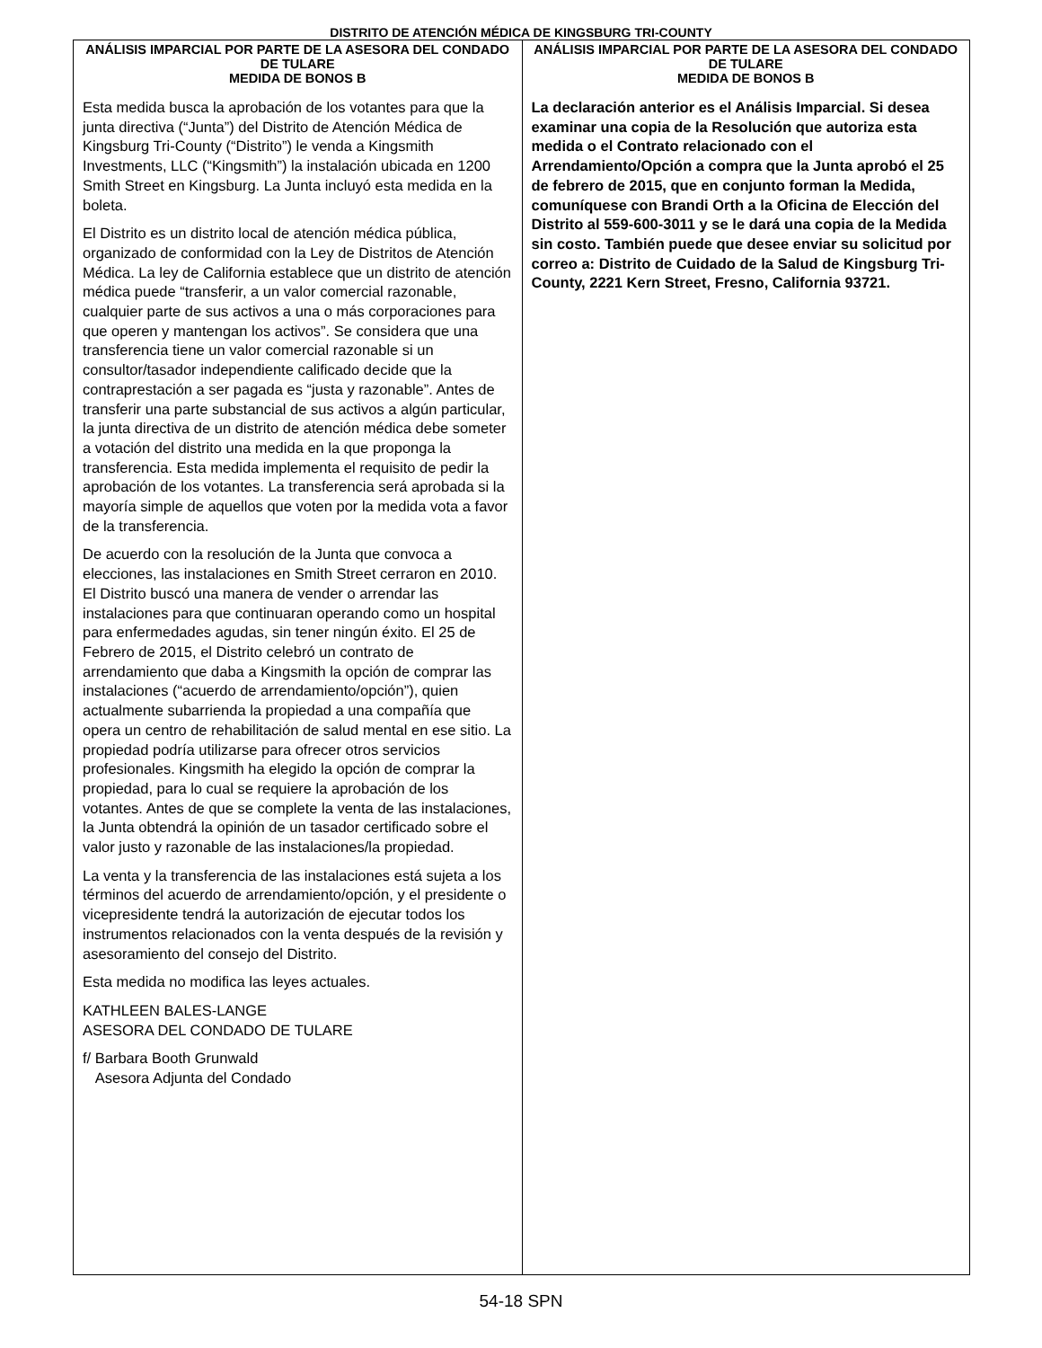DISTRITO DE ATENCIÓN MÉDICA DE KINGSBURG TRI-COUNTY
ANÁLISIS IMPARCIAL POR PARTE DE LA ASESORA DEL CONDADO DE TULARE
MEDIDA DE BONOS B
Esta medida busca la aprobación de los votantes para que la junta directiva (“Junta”) del Distrito de Atención Médica de Kingsburg Tri-County (“Distrito”) le venda a Kingsmith Investments, LLC (“Kingsmith”) la instalación ubicada en 1200 Smith Street en Kingsburg. La Junta incluyó esta medida en la boleta.
El Distrito es un distrito local de atención médica pública, organizado de conformidad con la Ley de Distritos de Atención Médica. La ley de California establece que un distrito de atención médica puede “transferir, a un valor comercial razonable, cualquier parte de sus activos a una o más corporaciones para que operen y mantengan los activos”. Se considera que una transferencia tiene un valor comercial razonable si un consultor/tasador independiente calificado decide que la contraprestación a ser pagada es “justa y razonable”. Antes de transferir una parte substancial de sus activos a algún particular, la junta directiva de un distrito de atención médica debe someter a votación del distrito una medida en la que proponga la transferencia. Esta medida implementa el requisito de pedir la aprobación de los votantes. La transferencia será aprobada si la mayoría simple de aquellos que voten por la medida vota a favor de la transferencia.
De acuerdo con la resolución de la Junta que convoca a elecciones, las instalaciones en Smith Street cerraron en 2010. El Distrito buscó una manera de vender o arrendar las instalaciones para que continuaran operando como un hospital para enfermedades agudas, sin tener ningún éxito. El 25 de Febrero de 2015, el Distrito celebró un contrato de arrendamiento que daba a Kingsmith la opción de comprar las instalaciones (“acuerdo de arrendamiento/opción”), quien actualmente subarrienda la propiedad a una compañía que opera un centro de rehabilitación de salud mental en ese sitio. La propiedad podría utilizarse para ofrecer otros servicios profesionales. Kingsmith ha elegido la opción de comprar la propiedad, para lo cual se requiere la aprobación de los votantes. Antes de que se complete la venta de las instalaciones, la Junta obtendrá la opinión de un tasador certificado sobre el valor justo y razonable de las instalaciones/la propiedad.
La venta y la transferencia de las instalaciones está sujeta a los términos del acuerdo de arrendamiento/opción, y el presidente o vicepresidente tendrá la autorización de ejecutar todos los instrumentos relacionados con la venta después de la revisión y asesoramiento del consejo del Distrito.
Esta medida no modifica las leyes actuales.
KATHLEEN BALES-LANGE
ASESORA DEL CONDADO DE TULARE
f/ Barbara Booth Grunwald
Asesora Adjunta del Condado
ANÁLISIS IMPARCIAL POR PARTE DE LA ASESORA DEL CONDADO DE TULARE
MEDIDA DE BONOS B
La declaración anterior es el Análisis Imparcial. Si desea examinar una copia de la Resolución que autoriza esta medida o el Contrato relacionado con el Arrendamiento/Opción a compra que la Junta aprobó el 25 de febrero de 2015, que en conjunto forman la Medida, comuníquese con Brandi Orth a la Oficina de Elección del Distrito al 559-600-3011 y se le dará una copia de la Medida sin costo. También puede que desee enviar su solicitud por correo a: Distrito de Cuidado de la Salud de Kingsburg Tri-County, 2221 Kern Street, Fresno, California 93721.
54-18 SPN